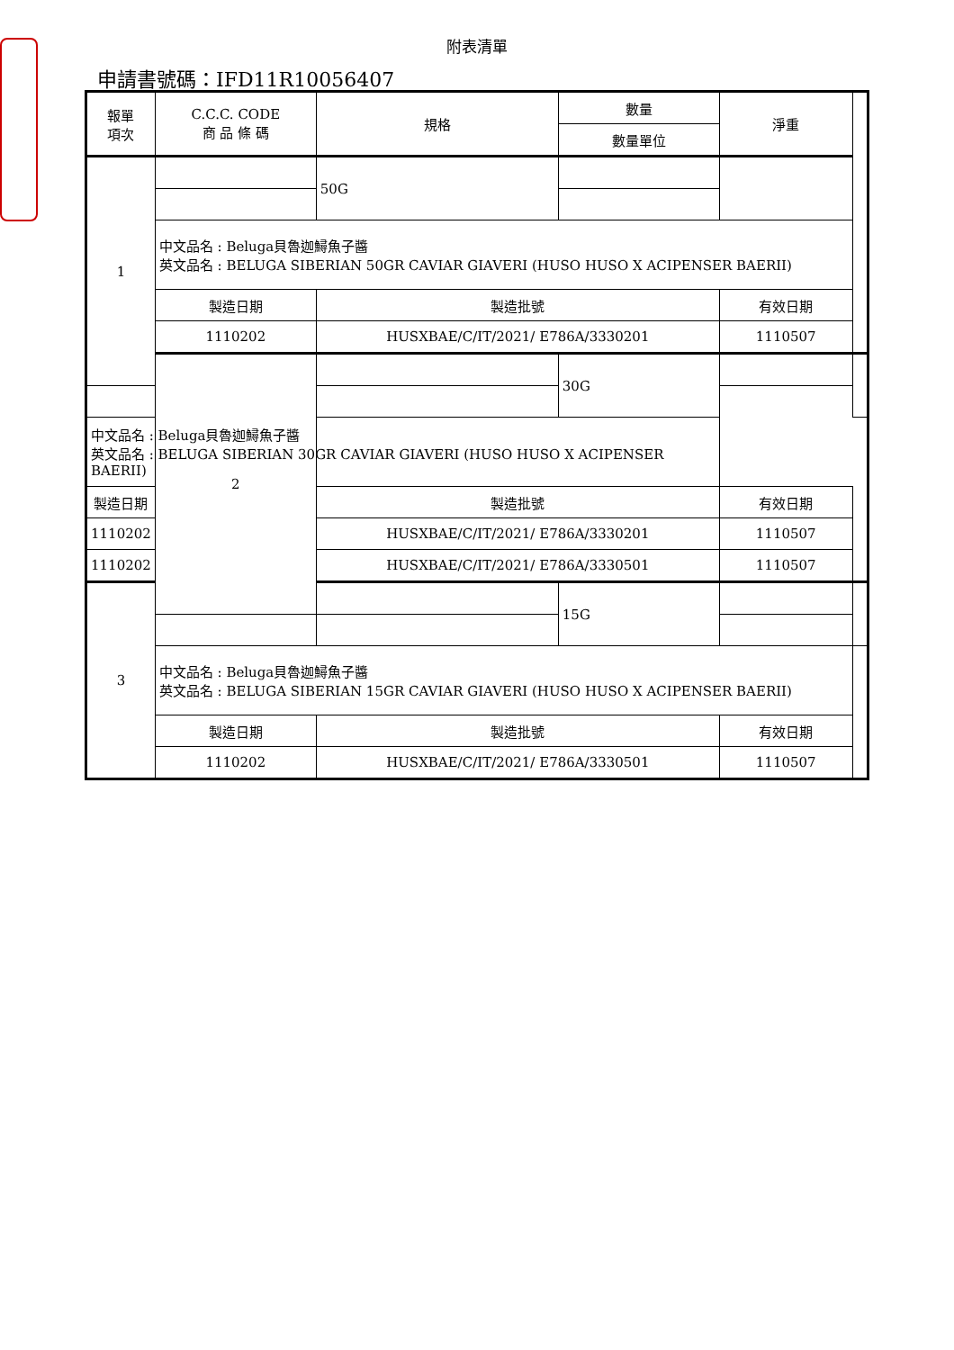附表清單
申請書號碼：IFD11R10056407
| 報單 項次 | C.C.C. CODE 商 品 條 碼 | 規格 | 數量 | 淨重 | |
| | | | 數量單位 | | |
| 1 | | 50G | | | |
| | 中文品名 : Beluga貝魯迦鱘魚子醬 英文品名 : BELUGA SIBERIAN 50GR CAVIAR GIAVERI (HUSO HUSO X ACIPENSER BAERII) | | | | |
| | 製造日期 | 製造批號 | | 有效日期 | |
| | 1110202 | HUSXBAE/C/IT/2021/ E786A/3330201 | | 1110507 | |
| | 2 | | 30G | | |
| 中文品名 : Beluga貝魯迦鱘魚子醬 英文品名 : BELUGA SIBERIAN 30GR CAVIAR GIAVERI (HUSO HUSO X ACIPENSER BAERII) | | | | | |
| 製造日期 | | 製造批號 | | 有效日期 | |
| 1110202 | | HUSXBAE/C/IT/2021/ E786A/3330201 | | 1110507 | |
| 1110202 | | HUSXBAE/C/IT/2021/ E786A/3330501 | | 1110507 | |
| 3 | | | 15G | | |
| | 中文品名 : Beluga貝魯迦鱘魚子醬 英文品名 : BELUGA SIBERIAN 15GR CAVIAR GIAVERI (HUSO HUSO X ACIPENSER BAERII) | | | | |
| | 製造日期 | 製造批號 | | 有效日期 | |
| | 1110202 | HUSXBAE/C/IT/2021/ E786A/3330501 | | 1110507 | |